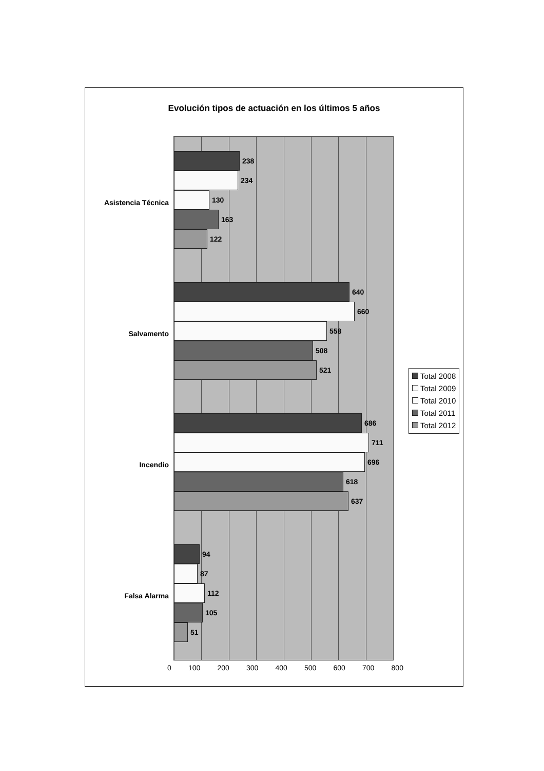Evolución tipos de actuación en los últimos 5 años
Asistencia Técnica
238
234
130
163
122
Salvamento
640
660
558
508
521
Incendio
686
711
696
618
637
Falsa Alarma
94
87
112
105
51
0 100 200 300 400 500 600 700 800
Total 2008
Total 2009
Total 2010
Total 2011
Total 2012